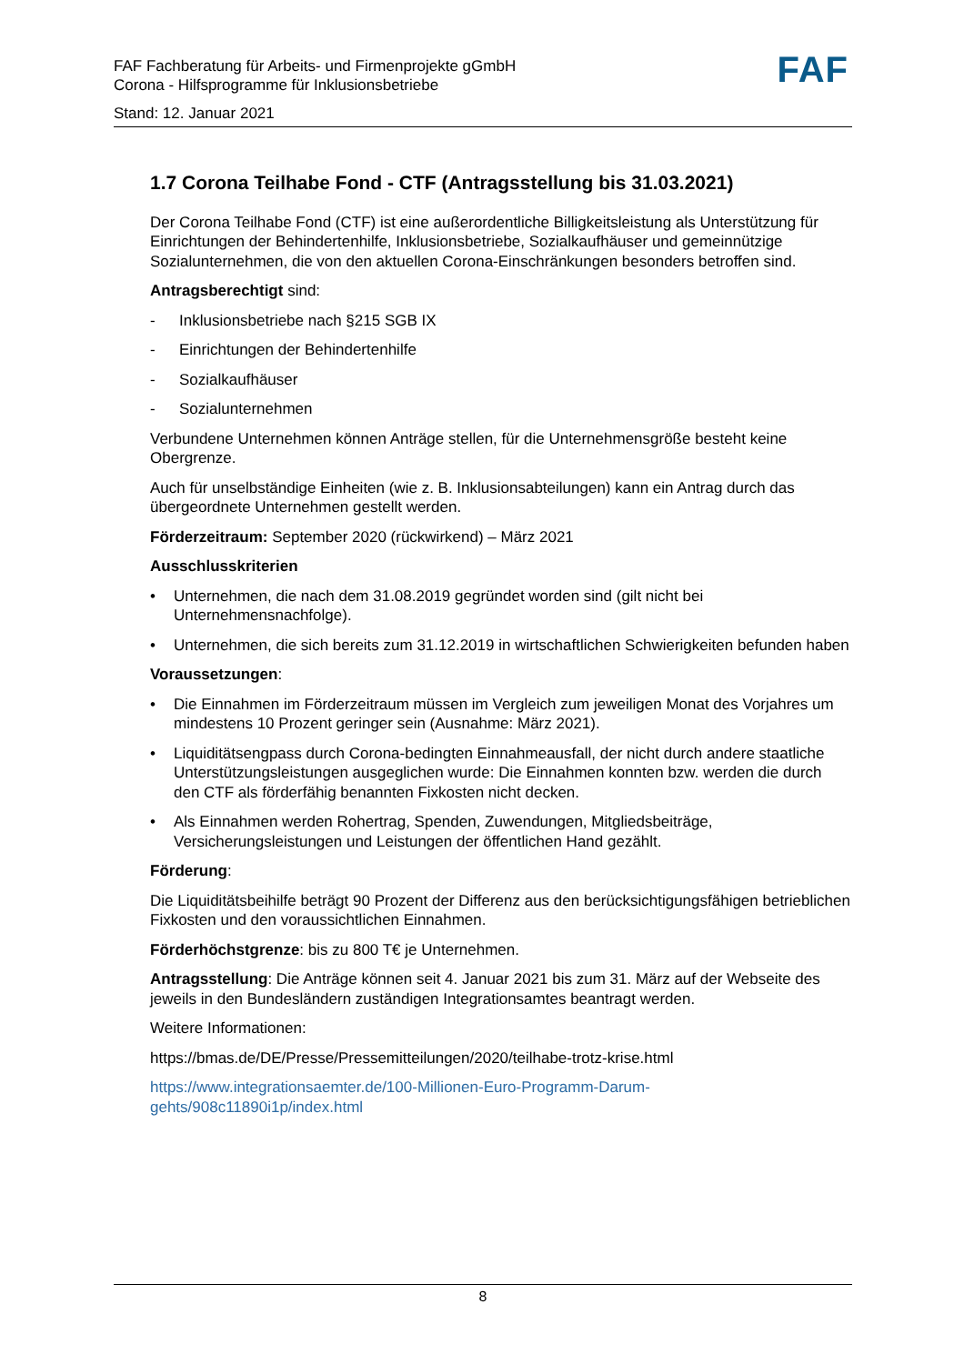FAF Fachberatung für Arbeits- und Firmenprojekte gGmbH
Corona - Hilfsprogramme für Inklusionsbetriebe
Stand: 12. Januar 2021
FAF
1.7 Corona Teilhabe Fond - CTF (Antragsstellung bis 31.03.2021)
Der Corona Teilhabe Fond (CTF) ist eine außerordentliche Billigkeitsleistung als Unterstützung für Einrichtungen der Behindertenhilfe, Inklusionsbetriebe, Sozialkaufhäuser und gemeinnützige Sozialunternehmen, die von den aktuellen Corona-Einschränkungen besonders betroffen sind.
Antragsberechtigt sind:
- Inklusionsbetriebe nach §215 SGB IX
- Einrichtungen der Behindertenhilfe
- Sozialkaufhäuser
- Sozialunternehmen
Verbundene Unternehmen können Anträge stellen, für die Unternehmensgröße besteht keine Obergrenze.
Auch für unselbständige Einheiten (wie z. B. Inklusionsabteilungen) kann ein Antrag durch das übergeordnete Unternehmen gestellt werden.
Förderzeitraum: September 2020 (rückwirkend) – März 2021
Ausschlusskriterien
• Unternehmen, die nach dem 31.08.2019 gegründet worden sind (gilt nicht bei Unternehmensnachfolge).
• Unternehmen, die sich bereits zum 31.12.2019 in wirtschaftlichen Schwierigkeiten befunden haben
Voraussetzungen:
• Die Einnahmen im Förderzeitraum müssen im Vergleich zum jeweiligen Monat des Vorjahres um mindestens 10 Prozent geringer sein (Ausnahme: März 2021).
• Liquiditätsengpass durch Corona-bedingten Einnahmeausfall, der nicht durch andere staatliche Unterstützungsleistungen ausgeglichen wurde: Die Einnahmen konnten bzw. werden die durch den CTF als förderfähig benannten Fixkosten nicht decken.
• Als Einnahmen werden Rohertrag, Spenden, Zuwendungen, Mitgliedsbeiträge, Versicherungsleistungen und Leistungen der öffentlichen Hand gezählt.
Förderung:
Die Liquiditätsbeihilfe beträgt 90 Prozent der Differenz aus den berücksichtigungsfähigen betrieblichen Fixkosten und den voraussichtlichen Einnahmen.
Förderhöchstgrenze: bis zu 800 T€ je Unternehmen.
Antragsstellung: Die Anträge können seit 4. Januar 2021 bis zum 31. März auf der Webseite des jeweils in den Bundesländern zuständigen Integrationsamtes beantragt werden.
Weitere Informationen:
https://bmas.de/DE/Presse/Pressemitteilungen/2020/teilhabe-trotz-krise.html
https://www.integrationsaemter.de/100-Millionen-Euro-Programm-Darum-gehts/908c11890i1p/index.html
8